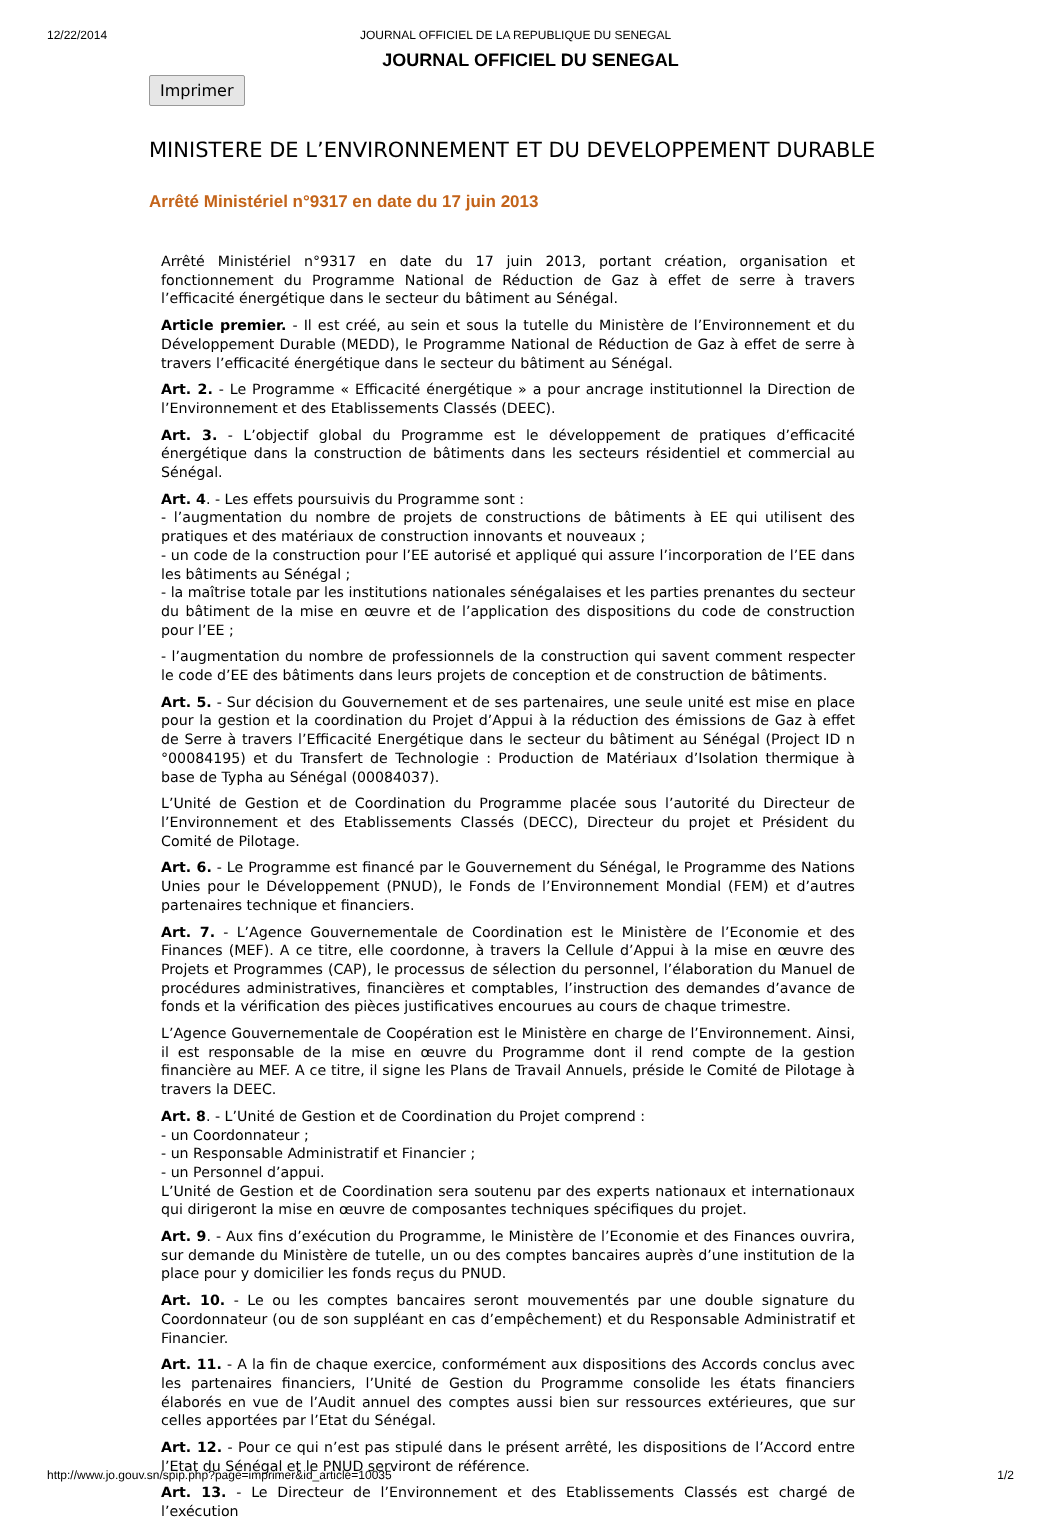12/22/2014 JOURNAL OFFICIEL DE LA REPUBLIQUE DU SENEGAL
JOURNAL OFFICIEL DU SENEGAL
Imprimer
MINISTERE DE L’ENVIRONNEMENT ET DU DEVELOPPEMENT DURABLE
Arrêté Ministériel n°9317 en date du 17 juin 2013
Arrêté Ministériel n°9317 en date du 17 juin 2013, portant création, organisation et fonctionnement du Programme National de Réduction de Gaz à effet de serre à travers l’efficacité énergétique dans le secteur du bâtiment au Sénégal.
Article premier. - Il est créé, au sein et sous la tutelle du Ministère de l’Environnement et du Développement Durable (MEDD), le Programme National de Réduction de Gaz à effet de serre à travers l’efficacité énergétique dans le secteur du bâtiment au Sénégal.
Art. 2. - Le Programme « Efficacité énergétique » a pour ancrage institutionnel la Direction de l’Environnement et des Etablissements Classés (DEEC).
Art. 3. - L’objectif global du Programme est le développement de pratiques d’efficacité énergétique dans la construction de bâtiments dans les secteurs résidentiel et commercial au Sénégal.
Art. 4. - Les effets poursuivis du Programme sont :
- l’augmentation du nombre de projets de constructions de bâtiments à EE qui utilisent des pratiques et des matériaux de construction innovants et nouveaux ;
- un code de la construction pour l’EE autorisé et appliqué qui assure l’incorporation de l’EE dans les bâtiments au Sénégal ;
- la maîtrise totale par les institutions nationales sénégalaises et les parties prenantes du secteur du bâtiment de la mise en œuvre et de l’application des dispositions du code de construction pour l’EE ;
- l’augmentation du nombre de professionnels de la construction qui savent comment respecter le code d’EE des bâtiments dans leurs projets de conception et de construction de bâtiments.
Art. 5. - Sur décision du Gouvernement et de ses partenaires, une seule unité est mise en place pour la gestion et la coordination du Projet d’Appui à la réduction des émissions de Gaz à effet de Serre à travers l’Efficacité Energétique dans le secteur du bâtiment au Sénégal (Project ID n °00084195) et du Transfert de Technologie : Production de Matériaux d’Isolation thermique à base de Typha au Sénégal (00084037).
L’Unité de Gestion et de Coordination du Programme placée sous l’autorité du Directeur de l’Environnement et des Etablissements Classés (DECC), Directeur du projet et Président du Comité de Pilotage.
Art. 6. - Le Programme est financé par le Gouvernement du Sénégal, le Programme des Nations Unies pour le Développement (PNUD), le Fonds de l’Environnement Mondial (FEM) et d’autres partenaires technique et financiers.
Art. 7. - L’Agence Gouvernementale de Coordination est le Ministère de l’Economie et des Finances (MEF). A ce titre, elle coordonne, à travers la Cellule d’Appui à la mise en œuvre des Projets et Programmes (CAP), le processus de sélection du personnel, l’élaboration du Manuel de procédures administratives, financières et comptables, l’instruction des demandes d’avance de fonds et la vérification des pièces justificatives encourues au cours de chaque trimestre.
L’Agence Gouvernementale de Coopération est le Ministère en charge de l’Environnement. Ainsi, il est responsable de la mise en œuvre du Programme dont il rend compte de la gestion financière au MEF. A ce titre, il signe les Plans de Travail Annuels, préside le Comité de Pilotage à travers la DEEC.
Art. 8. - L’Unité de Gestion et de Coordination du Projet comprend :
- un Coordonnateur ;
- un Responsable Administratif et Financier ;
- un Personnel d’appui.
L’Unité de Gestion et de Coordination sera soutenu par des experts nationaux et internationaux qui dirigeront la mise en œuvre de composantes techniques spécifiques du projet.
Art. 9. - Aux fins d’exécution du Programme, le Ministère de l’Economie et des Finances ouvrira, sur demande du Ministère de tutelle, un ou des comptes bancaires auprès d’une institution de la place pour y domicilier les fonds reçus du PNUD.
Art. 10. - Le ou les comptes bancaires seront mouvementés par une double signature du Coordonnateur (ou de son suppléant en cas d’empêchement) et du Responsable Administratif et Financier.
Art. 11. - A la fin de chaque exercice, conformément aux dispositions des Accords conclus avec les partenaires financiers, l’Unité de Gestion du Programme consolide les états financiers élaborés en vue de l’Audit annuel des comptes aussi bien sur ressources extérieures, que sur celles apportées par l’Etat du Sénégal.
Art. 12. - Pour ce qui n’est pas stipulé dans le présent arrêté, les dispositions de l’Accord entre l’Etat du Sénégal et le PNUD serviront de référence.
Art. 13. - Le Directeur de l’Environnement et des Etablissements Classés est chargé de l’exécution
http://www.jo.gouv.sn/spip.php?page=imprimer&id_article=10035 1/2